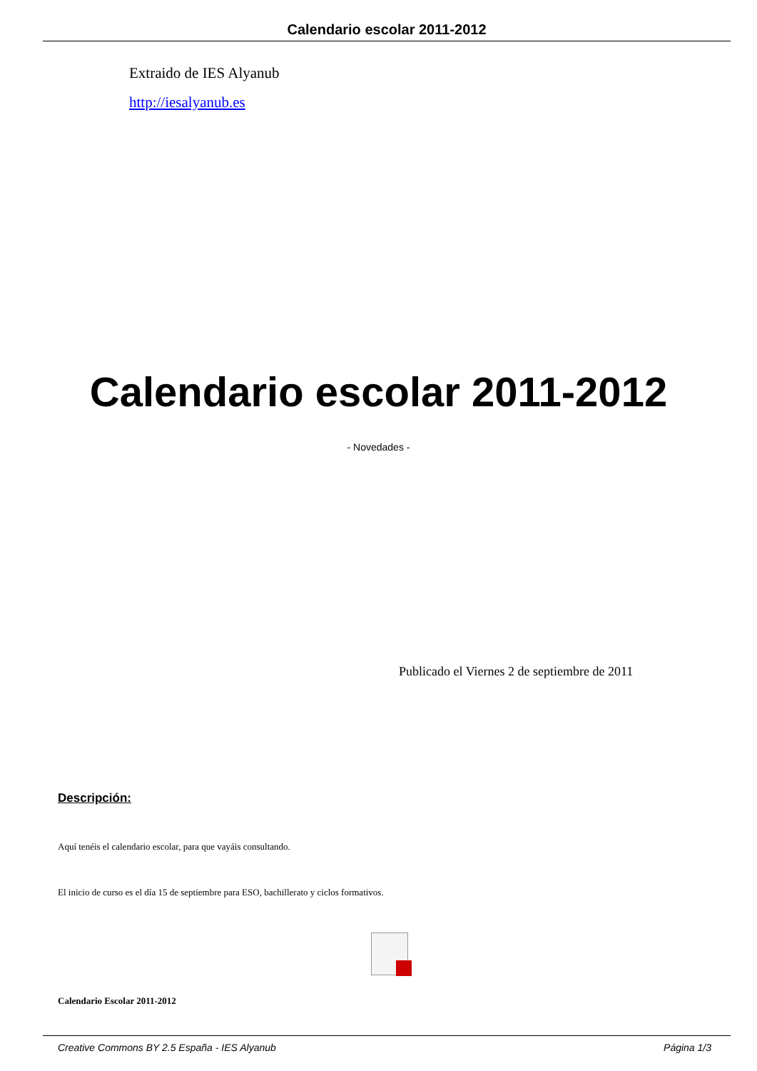Calendario escolar 2011-2012
Extraido de IES Alyanub
http://iesalyanub.es
Calendario escolar 2011-2012
- Novedades -
Publicado el Viernes 2 de septiembre de 2011
Descripción:
Aquí tenéis el calendario escolar, para que vayáis consultando.
El inicio de curso es el día 15 de septiembre para ESO, bachillerato y ciclos formativos.
Calendario Escolar 2011-2012
Creative Commons BY 2.5 España - IES Alyanub Página 1/3